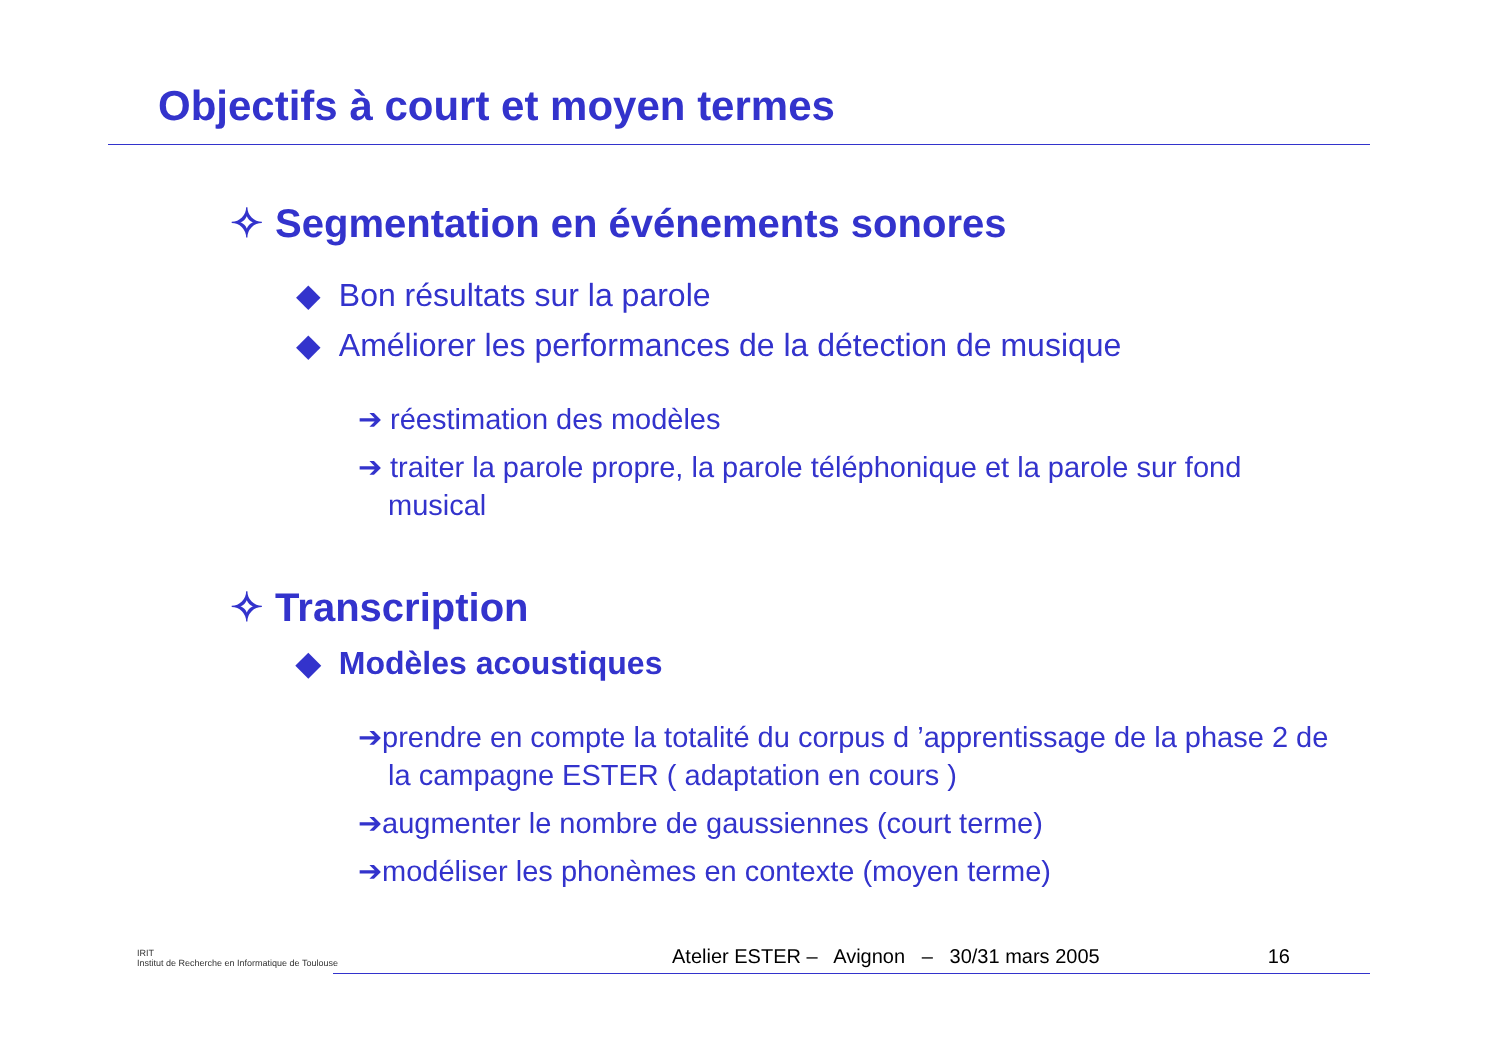Objectifs à court et moyen termes
✧ Segmentation en événements sonores
◆ Bon résultats sur la parole
◆ Améliorer les performances de la détection de musique
➔ réestimation des modèles
➔ traiter la parole propre, la parole téléphonique et la parole sur fond musical
✧ Transcription
◆ Modèles acoustiques
➔prendre en compte la totalité du corpus d ’apprentissage de la phase 2 de la campagne ESTER ( adaptation en cours )
➔augmenter le nombre de gaussiennes (court terme)
➔modéliser les phonèmes en contexte (moyen terme)
IRIT
Institut de Recherche en Informatique de Toulouse
Atelier ESTER – Avignon – 30/31 mars 2005 16